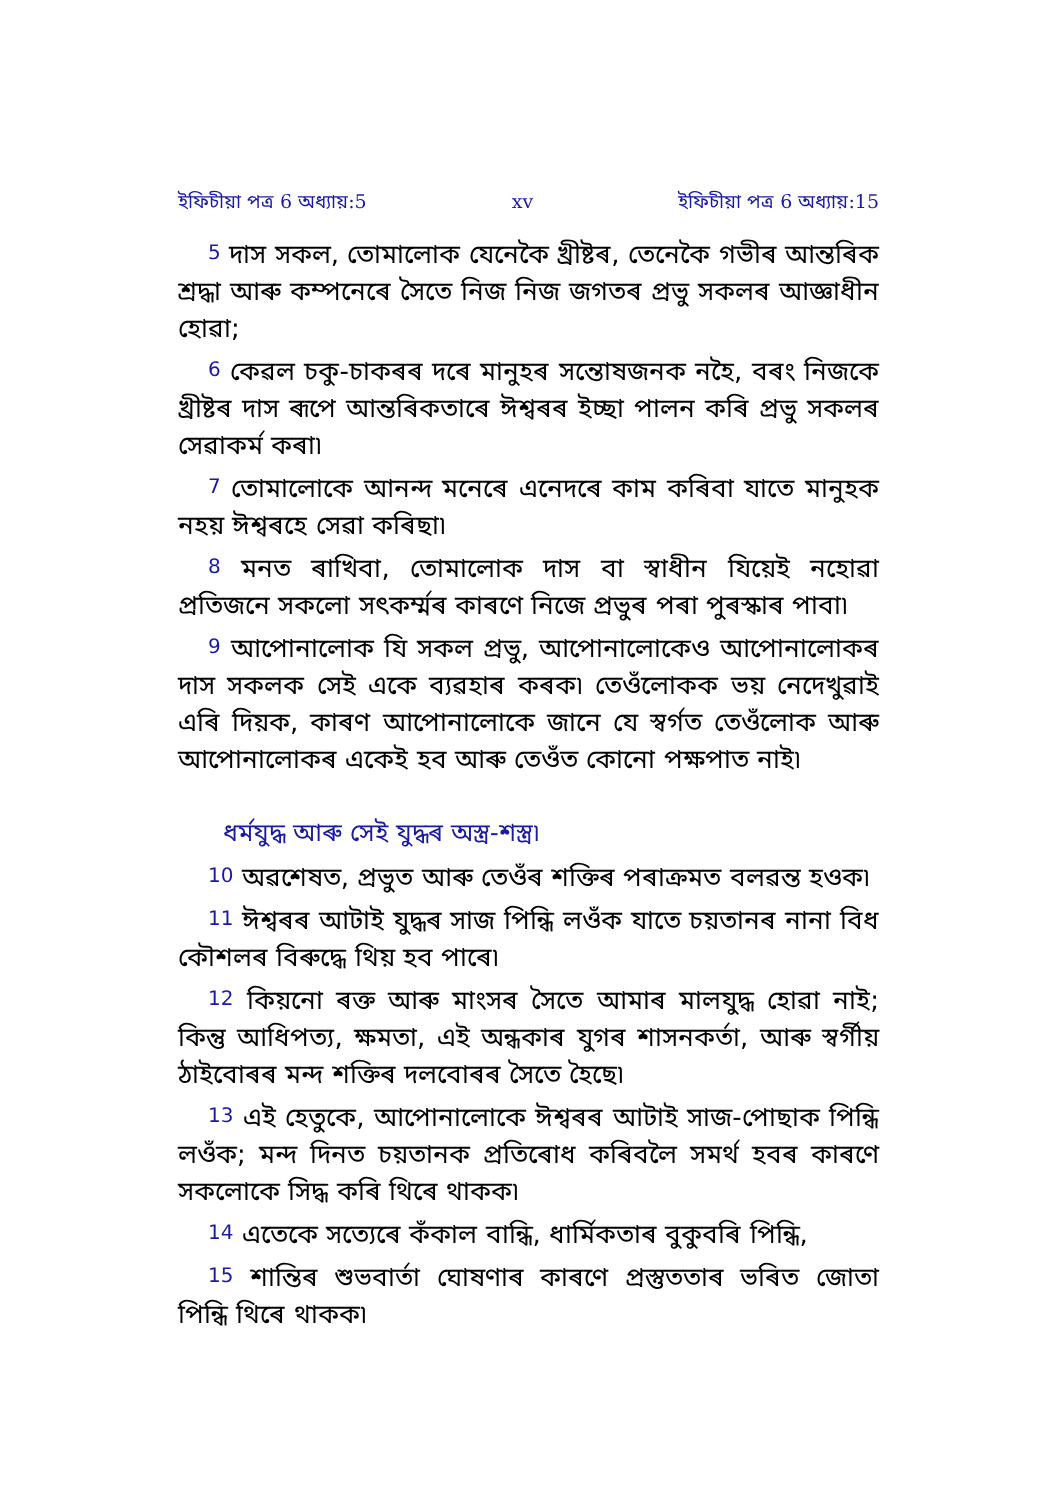ইফিচীয়া পত্র 6 অধ্যায়:5 xv ইফিচীয়া পত্র 6 অধ্যায়:15
<sup>5</sup> দাস সকল, তোমালোক যেনেকৈ খ্ৰীষ্টৰ, তেনেকৈ গভীৰ আন্তৰিক শ্ৰদ্ধা আৰু কম্পনেৰে সৈতে নিজ নিজ জগতৰ প্ৰভু সকলৰ আজ্ঞাধীন হোৱা;
<sup>6</sup> কেৱল চকু-চাকৰৰ দৰে মানুহৰ সন্তোষজনক নহৈ, বৰং নিজকে খ্ৰীষ্টৰ দাস ৰূপে আন্তৰিকতাৰে ঈশ্বৰৰ ইচ্ছা পালন কৰি প্ৰভু সকলৰ সেৱাকৰ্ম কৰা৷
<sup>7</sup> তোমালোকে আনন্দ মনেৰে এনেদৰে কাম কৰিবা যাতে মানুহক নহয় ঈশ্বৰহে সেৱা কৰিছা৷
<sup>8</sup> মনত ৰাখিবা, তোমালোক দাস বা স্বাধীন যিয়েই নহোৱা প্ৰতিজনে সকলো সৎকৰ্ম্মৰ কাৰণে নিজে প্ৰভুৰ পৰা পুৰস্কাৰ পাবা৷
<sup>9</sup> আপোনালোক যি সকল প্ৰভু, আপোনালোকেও আপোনালোকৰ দাস সকলক সেই একে ব্যৱহাৰ কৰক৷ তেওঁলোকক ভয় নেদেখুৱাই এৰি দিয়ক, কাৰণ আপোনালোকে জানে যে স্বৰ্গত তেওঁলোক আৰু আপোনালোকৰ একেই হব আৰু তেওঁত কোনো পক্ষপাত নাই৷
ধৰ্মযুদ্ধ আৰু সেই যুদ্ধৰ অস্ত্ৰ-শস্ত্ৰ৷
<sup>10</sup> অৱশেষত, প্ৰভুত আৰু তেওঁৰ শক্তিৰ পৰাক্ৰমত বলৱন্ত হওক৷
<sup>11</sup> ঈশ্বৰৰ আটাই যুদ্ধৰ সাজ পিন্ধি লওঁক যাতে চয়তানৰ নানা বিধ কৌশলৰ বিৰুদ্ধে থিয় হব পাৰে৷
<sup>12</sup> কিয়নো ৰক্ত আৰু মাংসৰ সৈতে আমাৰ মালযুদ্ধ হোৱা নাই; কিন্তু আধিপত্য, ক্ষমতা, এই অন্ধকাৰ যুগৰ শাসনকৰ্তা, আৰু স্বৰ্গীয় ঠাইবোৰৰ মন্দ শক্তিৰ দলবোৰৰ সৈতে হৈছে৷
<sup>13</sup> এই হেতুকে, আপোনালোকে ঈশ্বৰৰ আটাই সাজ-পোছাক পিন্ধি লওঁক; মন্দ দিনত চয়তানক প্ৰতিৰোধ কৰিবলৈ সমৰ্থ হবৰ কাৰণে সকলোকে সিদ্ধ কৰি থিৰে থাকক৷
<sup>14</sup> এতেকে সত্যেৰে কঁকাল বান্ধি, ধাৰ্মিকতাৰ বুকুবৰি পিন্ধি,
<sup>15</sup> শান্তিৰ শুভবাৰ্তা ঘোষণাৰ কাৰণে প্ৰস্তুততাৰ ভৰিত জোতা পিন্ধি থিৰে থাকক৷